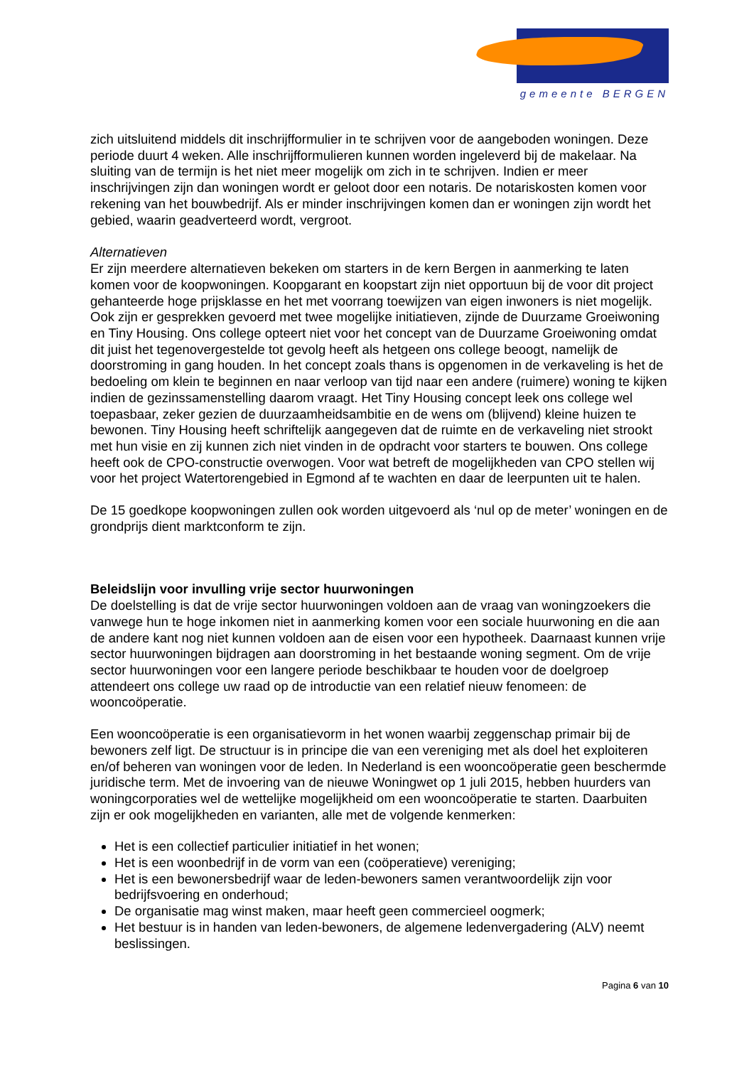gemeente BERGEN
zich uitsluitend middels dit inschrijfformulier in te schrijven voor de aangeboden woningen. Deze periode duurt 4 weken. Alle inschrijfformulieren kunnen worden ingeleverd bij de makelaar. Na sluiting van de termijn is het niet meer mogelijk om zich in te schrijven. Indien er meer inschrijvingen zijn dan woningen wordt er geloot door een notaris. De notariskosten komen voor rekening van het bouwbedrijf. Als er minder inschrijvingen komen dan er woningen zijn wordt het gebied, waarin geadverteerd wordt, vergroot.
Alternatieven
Er zijn meerdere alternatieven bekeken om starters in de kern Bergen in aanmerking te laten komen voor de koopwoningen. Koopgarant en koopstart zijn niet opportuun bij de voor dit project gehanteerde hoge prijsklasse en het met voorrang toewijzen van eigen inwoners is niet mogelijk. Ook zijn er gesprekken gevoerd met twee mogelijke initiatieven, zijnde de Duurzame Groeiwoning en Tiny Housing. Ons college opteert niet voor het concept van de Duurzame Groeiwoning omdat dit juist het tegenovergestelde tot gevolg heeft als hetgeen ons college beoogt, namelijk de doorstroming in gang houden. In het concept zoals thans is opgenomen in de verkaveling is het de bedoeling om klein te beginnen en naar verloop van tijd naar een andere (ruimere) woning te kijken indien de gezinssamenstelling daarom vraagt. Het Tiny Housing concept leek ons college wel toepasbaar, zeker gezien de duurzaamheidsambitie en de wens om (blijvend) kleine huizen te bewonen. Tiny Housing heeft schriftelijk aangegeven dat de ruimte en de verkaveling niet strookt met hun visie en zij kunnen zich niet vinden in de opdracht voor starters te bouwen. Ons college heeft ook de CPO-constructie overwogen. Voor wat betreft de mogelijkheden van CPO stellen wij voor het project Watertorengebied in Egmond af te wachten en daar de leerpunten uit te halen.
De 15 goedkope koopwoningen zullen ook worden uitgevoerd als ‘nul op de meter’ woningen en de grondprijs dient marktconform te zijn.
Beleidslijn voor invulling vrije sector huurwoningen
De doelstelling is dat de vrije sector huurwoningen voldoen aan de vraag van woningzoekers die vanwege hun te hoge inkomen niet in aanmerking komen voor een sociale huurwoning en die aan de andere kant nog niet kunnen voldoen aan de eisen voor een hypotheek. Daarnaast kunnen vrije sector huurwoningen bijdragen aan doorstroming in het bestaande woning segment. Om de vrije sector huurwoningen voor een langere periode beschikbaar te houden voor de doelgroep attendeert ons college uw raad op de introductie van een relatief nieuw fenomeen: de wooncoöperatie.
Een wooncoöperatie is een organisatievorm in het wonen waarbij zeggenschap primair bij de bewoners zelf ligt. De structuur is in principe die van een vereniging met als doel het exploiteren en/of beheren van woningen voor de leden. In Nederland is een wooncoöperatie geen beschermde juridische term. Met de invoering van de nieuwe Woningwet op 1 juli 2015, hebben huurders van woningcorporaties wel de wettelijke mogelijkheid om een wooncoöperatie te starten. Daarbuiten zijn er ook mogelijkheden en varianten, alle met de volgende kenmerken:
Het is een collectief particulier initiatief in het wonen;
Het is een woonbedrijf in de vorm van een (coöperatieve) vereniging;
Het is een bewonersbedrijf waar de leden-bewoners samen verantwoordelijk zijn voor bedrijfsvoering en onderhoud;
De organisatie mag winst maken, maar heeft geen commercieel oogmerk;
Het bestuur is in handen van leden-bewoners, de algemene ledenvergadering (ALV) neemt beslissingen.
Pagina 6 van 10